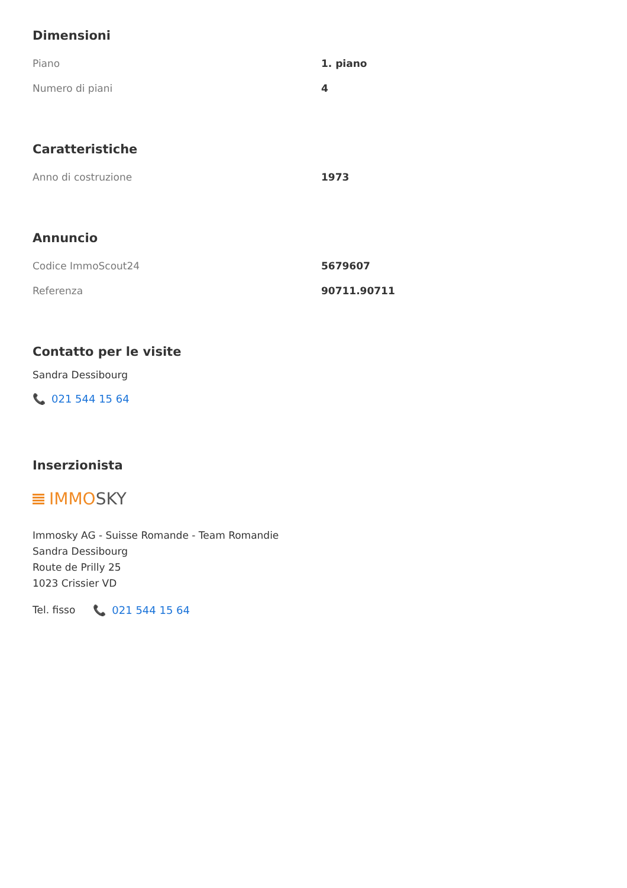Dimensioni
| Piano | 1. piano |
| Numero di piani | 4 |
Caratteristiche
| Anno di costruzione | 1973 |
Annuncio
| Codice ImmoScout24 | 5679607 |
| Referenza | 90711.90711 |
Contatto per le visite
Sandra Dessibourg
📞 021 544 15 64
Inserzionista
IMMO SKY
Immosky AG - Suisse Romande - Team Romandie
Sandra Dessibourg
Route de Prilly 25
1023 Crissier VD
Tel. fisso
📞 021 544 15 64